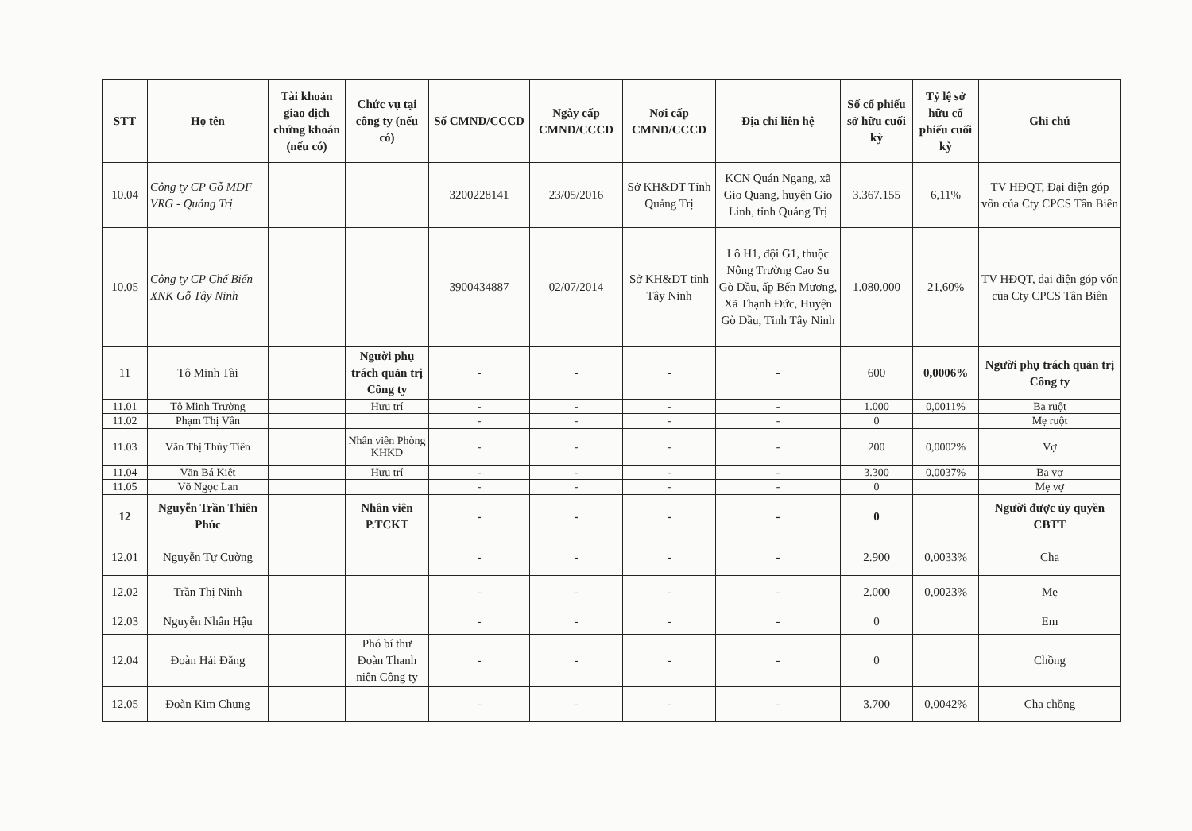| STT | Họ tên | Tài khoản giao dịch chứng khoán (nếu có) | Chức vụ tại công ty (nếu có) | Số CMND/CCCD | Ngày cấp CMND/CCCD | Nơi cấp CMND/CCCD | Địa chỉ liên hệ | Số cổ phiếu sở hữu cuối kỳ | Tỷ lệ sở hữu cổ phiếu cuối kỳ | Ghi chú |
| --- | --- | --- | --- | --- | --- | --- | --- | --- | --- | --- |
| 10.04 | Công ty CP Gỗ MDF VRG - Quảng Trị | | | 3200228141 | 23/05/2016 | Sở KH&DT Tỉnh Quảng Trị | KCN Quán Ngang, xã Gio Quang, huyện Gio Linh, tỉnh Quảng Trị | 3.367.155 | 6,11% | TV HĐQT, Đại diện góp vốn của Cty CPCS Tân Biên |
| 10.05 | Công ty CP Chế Biến XNK Gỗ Tây Ninh | | | 3900434887 | 02/07/2014 | Sở KH&DT tỉnh Tây Ninh | Lô H1, đội G1, thuộc Nông Trường Cao Su Gò Dầu, ấp Bến Mương, Xã Thạnh Đức, Huyện Gò Dầu, Tỉnh Tây Ninh | 1.080.000 | 21,60% | TV HĐQT, đại diện góp vốn của Cty CPCS Tân Biên |
| 11 | Tô Minh Tài | | Người phụ trách quản trị Công ty | - | - | - | - | 600 | 0,0006% | Người phụ trách quản trị Công ty |
| 11.01 | Tô Minh Trường | | Hưu trí | - | - | - | - | 1.000 | 0,0011% | Ba ruột |
| 11.02 | Phạm Thị Vân | | | - | - | - | - | 0 | | Mẹ ruột |
| 11.03 | Văn Thị Thủy Tiên | | Nhân viên Phòng KHKD | - | - | - | - | 200 | 0,0002% | Vợ |
| 11.04 | Văn Bá Kiệt | | Hưu trí | - | - | - | - | 3.300 | 0,0037% | Ba vợ |
| 11.05 | Võ Ngọc Lan | | | - | - | - | - | 0 | | Mẹ vợ |
| 12 | Nguyễn Trần Thiên Phúc | | Nhân viên P.TCKT | - | - | - | - | 0 | | Người được ủy quyền CBTT |
| 12.01 | Nguyễn Tự Cường | | | - | - | - | - | 2.900 | 0,0033% | Cha |
| 12.02 | Trần Thị Ninh | | | - | - | - | - | 2.000 | 0,0023% | Mẹ |
| 12.03 | Nguyễn Nhân Hậu | | | - | - | - | - | 0 | | Em |
| 12.04 | Đoàn Hải Đăng | | Phó bí thư Đoàn Thanh niên Công ty | - | - | - | - | 0 | | Chồng |
| 12.05 | Đoàn Kim Chung | | | - | - | - | - | 3.700 | 0,0042% | Cha chồng |